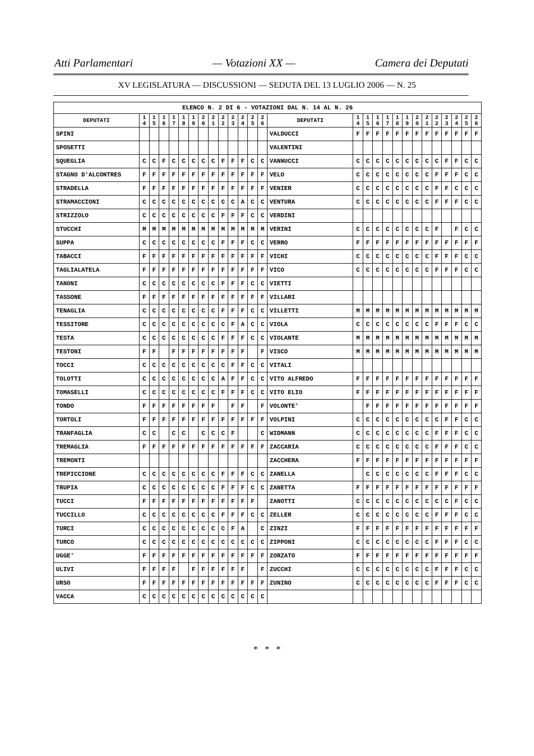Atti Parlamentari — Votazioni XX — Camera dei Deputati
XV LEGISLATURA — DISCUSSIONI — SEDUTA DEL 13 LUGLIO 2006 — N. 25
| ELENCO N. 2 DI 6 - VOTAZIONI DAL N. 14 AL N. 26 | | | | | | | | | | | | | | | | | | | | | | | | | | | |
| DEPUTATI | 1 4 | 1 5 | 1 6 | 1 7 | 1 8 | 1 9 | 2 0 | 2 1 | 2 2 | 2 3 | 2 4 | 2 5 | 2 6 | DEPUTATI | 1 4 | 1 5 | 1 6 | 1 7 | 1 8 | 1 9 | 2 0 | 2 1 | 2 2 | 2 3 | 2 4 | 2 5 | 2 6 |
| SPINI | | | | | | | | | | | | | | VALDUCCI | F | F | F | F | F | F | F | F | F | F | F | F | F |
| SPOSETTI | | | | | | | | | | | | | | VALENTINI | | | | | | | | | | | | | |
| SQUEGLIA | C | C | F | C | C | C | C | C | F | F | F | C | C | VANNUCCI | C | C | C | C | C | C | C | C | C | F | F | C | C |
| STAGNO D'ALCONTRES | F | F | F | F | F | F | F | F | F | F | F | F | F | VELO | C | C | C | C | C | C | C | C | F | F | F | C | C |
| STRADELLA | F | F | F | F | F | F | F | F | F | F | F | F | F | VENIER | C | C | C | C | C | C | C | C | F | F | C | C | C |
| STRAMACCIONI | C | C | C | C | C | C | C | C | C | C | A | C | C | VENTURA | C | C | C | C | C | C | C | C | F | F | F | C | C |
| STRIZZOLO | C | C | C | C | C | C | C | C | F | F | F | C | C | VERDINI | | | | | | | | | | | | | |
| STUCCHI | M | M | M | M | M | M | M | M | M | M | M | M | M | VERINI | C | C | C | C | C | C | C | C | F | | F | C | C |
| SUPPA | C | C | C | C | C | C | C | C | F | F | F | C | C | VERRO | F | F | F | F | F | F | F | F | F | F | F | F | F |
| TABACCI | F | F | F | F | F | F | F | F | F | F | F | F | F | VICHI | C | C | C | C | C | C | C | C | F | F | F | C | C |
| TAGLIALATELA | F | F | F | F | F | F | F | F | F | F | F | F | F | VICO | C | C | C | C | C | C | C | C | F | F | F | C | C |
| TANONI | C | C | C | C | C | C | C | C | F | F | F | C | C | VIETTI | | | | | | | | | | | | | |
| TASSONE | F | F | F | F | F | F | F | F | F | F | F | F | F | VILLARI | | | | | | | | | | | | | |
| TENAGLIA | C | C | C | C | C | C | C | C | F | F | F | C | C | VILLETTI | M | M | M | M | M | M | M | M | M | M | M | M | M |
| TESSITORE | C | C | C | C | C | C | C | C | C | F | A | C | C | VIOLA | C | C | C | C | C | C | C | C | F | F | F | C | C |
| TESTA | C | C | C | C | C | C | C | C | F | F | F | C | C | VIOLANTE | M | M | M | M | M | M | M | M | M | M | M | M | M |
| TESTONI | F | F | | F | F | F | F | F | F | F | F | | F | VISCO | M | M | M | M | M | M | M | M | M | M | M | M | M |
| TOCCI | C | C | C | C | C | C | C | C | C | F | F | C | C | VITALI | | | | | | | | | | | | | |
| TOLOTTI | C | C | C | C | C | C | C | C | A | F | F | C | C | VITO ALFREDO | F | F | F | F | F | F | F | F | F | F | F | F | F |
| TOMASELLI | C | C | C | C | C | C | C | C | F | F | F | C | C | VITO ELIO | F | F | F | F | F | F | F | F | F | F | F | F | F |
| TONDO | F | F | F | F | F | F | F | F | | F | F | | F | VOLONTE' | | F | F | F | F | F | F | F | F | F | F | F | F |
| TORTOLI | F | F | F | F | F | F | F | F | F | F | F | F | F | VOLPINI | C | C | C | C | C | C | C | C | C | F | F | C | C |
| TRANFAGLIA | C | C | | C | C | | C | C | C | F | | | C | WIDMANN | C | C | C | C | C | C | C | C | F | F | F | C | C |
| TREMAGLIA | F | F | F | F | F | F | F | F | F | F | F | F | F | ZACCARIA | C | C | C | C | C | C | C | C | F | F | F | C | C |
| TREMONTI | | | | | | | | | | | | | | ZACCHERA | F | F | F | F | F | F | F | F | F | F | F | F | F |
| TREPICCIONE | C | C | C | C | C | C | C | C | F | F | F | C | C | ZANELLA | | C | C | C | C | C | C | C | F | F | F | C | C |
| TRUPIA | C | C | C | C | C | C | C | C | F | F | F | C | C | ZANETTA | F | F | F | F | F | F | F | F | F | F | F | F | F |
| TUCCI | F | F | F | F | F | F | F | F | F | F | F | F | | ZANOTTI | C | C | C | C | C | C | C | C | C | C | F | C | C |
| TUCCILLO | C | C | C | C | C | C | C | C | F | F | F | C | C | ZELLER | C | C | C | C | C | C | C | C | F | F | F | C | C |
| TURCI | C | C | C | C | C | C | C | C | C | F | A | | C | ZINZI | F | F | F | F | F | F | F | F | F | F | F | F | F |
| TURCO | C | C | C | C | C | C | C | C | C | C | C | C | C | ZIPPONI | C | C | C | C | C | C | C | C | F | F | F | C | C |
| UGGE' | F | F | F | F | F | F | F | F | F | F | F | F | F | ZORZATO | F | F | F | F | F | F | F | F | F | F | F | F | F |
| ULIVI | F | F | F | F | | F | F | F | F | F | F | | F | ZUCCHI | C | C | C | C | C | C | C | C | F | F | F | C | C |
| URSO | F | F | F | F | F | F | F | F | F | F | F | F | F | ZUNINO | C | C | C | C | C | C | C | C | F | F | F | C | C |
| VACCA | C | C | C | C | C | C | C | C | C | C | C | C | C | | | | | | | | | | | | | | |
* * *